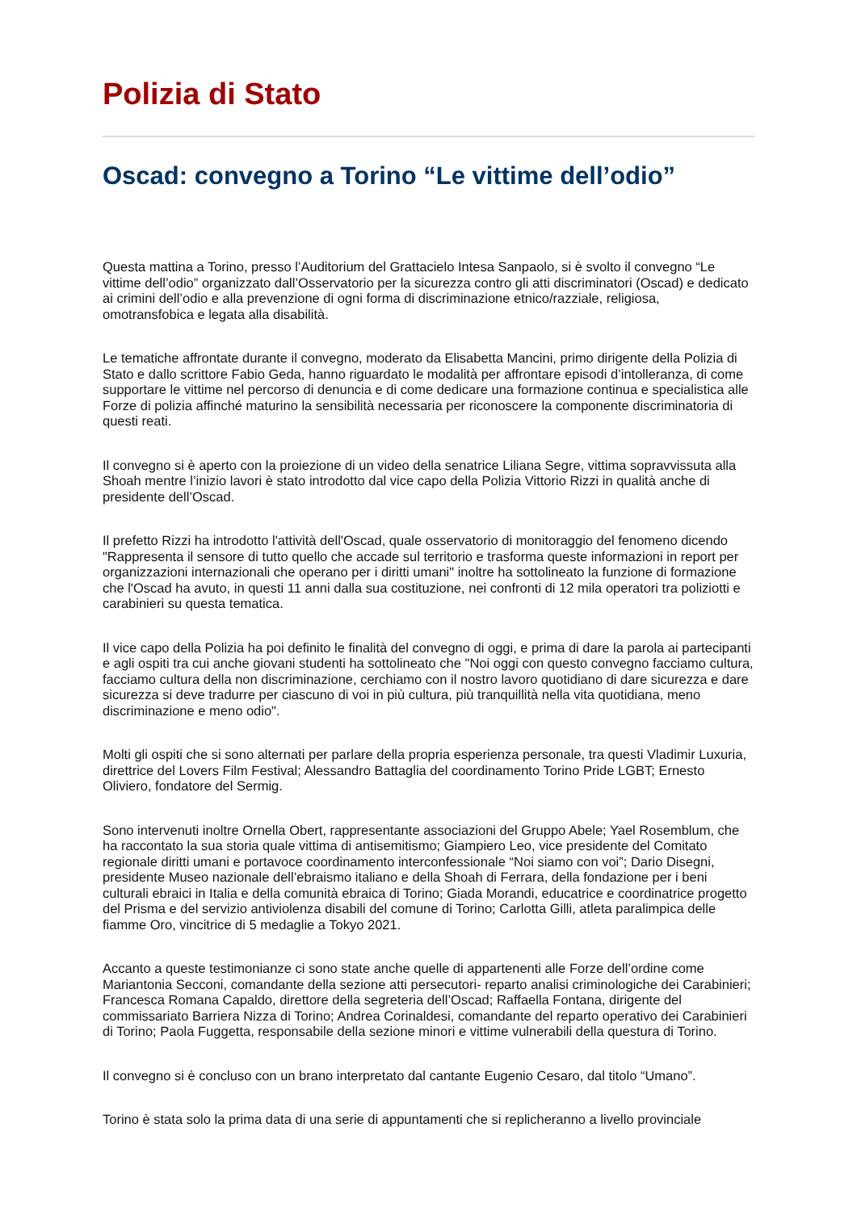Polizia di Stato
Oscad: convegno a Torino “Le vittime dell’odio”
Questa mattina a Torino, presso l’Auditorium del Grattacielo Intesa Sanpaolo, si è svolto il convegno “Le vittime dell’odio” organizzato dall’Osservatorio per la sicurezza contro gli atti discriminatori (Oscad) e dedicato ai crimini dell’odio e alla prevenzione di ogni forma di discriminazione etnico/razziale, religiosa, omotransfobica e legata alla disabilità.
Le tematiche affrontate durante il convegno, moderato da Elisabetta Mancini, primo dirigente della Polizia di Stato e dallo scrittore Fabio Geda, hanno riguardato le modalità per affrontare episodi d’intolleranza, di come supportare le vittime nel percorso di denuncia e di come dedicare una formazione continua e specialistica alle Forze di polizia affinché maturino la sensibilità necessaria per riconoscere la componente discriminatoria di questi reati.
Il convegno si è aperto con la proiezione di un video della senatrice Liliana Segre, vittima sopravvissuta alla Shoah mentre l’inizio lavori è stato introdotto dal vice capo della Polizia Vittorio Rizzi in qualità anche di presidente dell’Oscad.
Il prefetto Rizzi ha introdotto l'attività dell'Oscad, quale osservatorio di monitoraggio del fenomeno dicendo "Rappresenta il sensore di tutto quello che accade sul territorio e trasforma queste informazioni in report per organizzazioni internazionali che operano per i diritti umani" inoltre ha sottolineato la funzione di formazione che l'Oscad ha avuto, in questi 11 anni dalla sua costituzione, nei confronti di 12 mila operatori tra poliziotti e carabinieri su questa tematica.
Il vice capo della Polizia ha poi definito le finalità del convegno di oggi, e prima di dare la parola ai partecipanti e agli ospiti tra cui anche giovani studenti ha sottolineato che "Noi oggi con questo convegno facciamo cultura, facciamo cultura della non discriminazione, cerchiamo con il nostro lavoro quotidiano di dare sicurezza e dare sicurezza si deve tradurre per ciascuno di voi in più cultura, più tranquillità nella vita quotidiana, meno discriminazione e meno odio".
Molti gli ospiti che si sono alternati per parlare della propria esperienza personale, tra questi Vladimir Luxuria, direttrice del Lovers Film Festival; Alessandro Battaglia del coordinamento Torino Pride LGBT; Ernesto Oliviero, fondatore del Sermig.
Sono intervenuti inoltre Ornella Obert, rappresentante associazioni del Gruppo Abele; Yael Rosemblum, che ha raccontato la sua storia quale vittima di antisemitismo; Giampiero Leo, vice presidente del Comitato regionale diritti umani e portavoce coordinamento interconfessionale “Noi siamo con voi”; Dario Disegni, presidente Museo nazionale dell’ebraismo italiano e della Shoah di Ferrara, della fondazione per i beni culturali ebraici in Italia e della comunità ebraica di Torino; Giada Morandi, educatrice e coordinatrice progetto del Prisma e del servizio antiviolenza disabili del comune di Torino; Carlotta Gilli, atleta paralimpica delle fiamme Oro, vincitrice di 5 medaglie a Tokyo 2021.
Accanto a queste testimonianze ci sono state anche quelle di appartenenti alle Forze dell’ordine come Mariantonia Secconi, comandante della sezione atti persecutori- reparto analisi criminologiche dei Carabinieri; Francesca Romana Capaldo, direttore della segreteria dell’Oscad; Raffaella Fontana, dirigente del commissariato Barriera Nizza di Torino; Andrea Corinaldesi, comandante del reparto operativo dei Carabinieri di Torino; Paola Fuggetta, responsabile della sezione minori e vittime vulnerabili della questura di Torino.
Il convegno si è concluso con un brano interpretato dal cantante Eugenio Cesaro, dal titolo “Umano”.
Torino è stata solo la prima data di una serie di appuntamenti che si replicheranno a livello provinciale